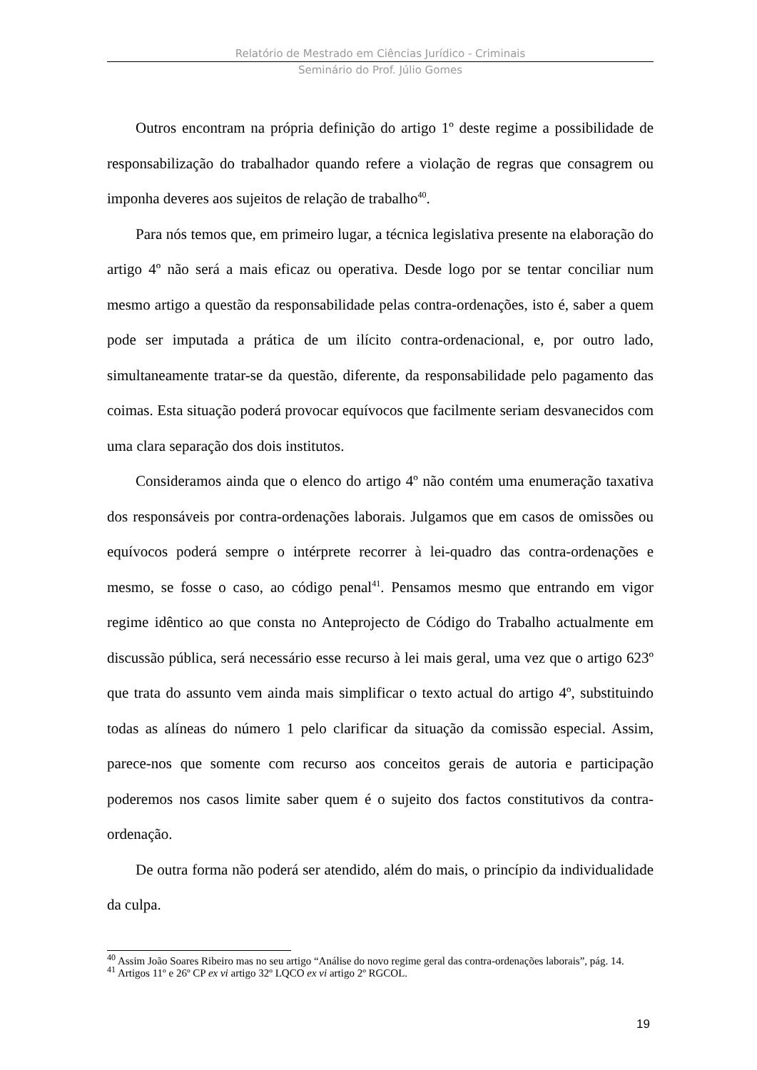Relatório de Mestrado em Ciências Jurídico - Criminais
Seminário do Prof. Júlio Gomes
Outros encontram na própria definição do artigo 1º deste regime a possibilidade de responsabilização do trabalhador quando refere a violação de regras que consagrem ou imponha deveres aos sujeitos de relação de trabalho<sup>40</sup>.
Para nós temos que, em primeiro lugar, a técnica legislativa presente na elaboração do artigo 4º não será a mais eficaz ou operativa. Desde logo por se tentar conciliar num mesmo artigo a questão da responsabilidade pelas contra-ordenações, isto é, saber a quem pode ser imputada a prática de um ilícito contra-ordenacional, e, por outro lado, simultaneamente tratar-se da questão, diferente, da responsabilidade pelo pagamento das coimas. Esta situação poderá provocar equívocos que facilmente seriam desvanecidos com uma clara separação dos dois institutos.
Consideramos ainda que o elenco do artigo 4º não contém uma enumeração taxativa dos responsáveis por contra-ordenações laborais. Julgamos que em casos de omissões ou equívocos poderá sempre o intérprete recorrer à lei-quadro das contra-ordenações e mesmo, se fosse o caso, ao código penal<sup>41</sup>. Pensamos mesmo que entrando em vigor regime idêntico ao que consta no Anteprojecto de Código do Trabalho actualmente em discussão pública, será necessário esse recurso à lei mais geral, uma vez que o artigo 623º que trata do assunto vem ainda mais simplificar o texto actual do artigo 4º, substituindo todas as alíneas do número 1 pelo clarificar da situação da comissão especial. Assim, parece-nos que somente com recurso aos conceitos gerais de autoria e participação poderemos nos casos limite saber quem é o sujeito dos factos constitutivos da contra-ordenação.
De outra forma não poderá ser atendido, além do mais, o princípio da individualidade da culpa.
<sup>40</sup> Assim João Soares Ribeiro mas no seu artigo “Análise do novo regime geral das contra-ordenações laborais”, pág. 14.
<sup>41</sup> Artigos 11º e 26º CP ex vi artigo 32º LQCO ex vi artigo 2º RGCOL.
19